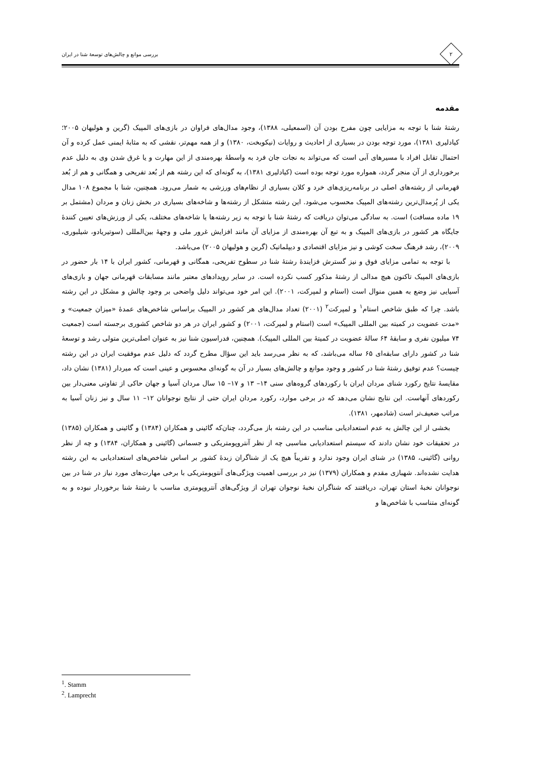۲
بررسی موانع و چالش‌های توسعهٔ شنا در ایران
مقدمه
رشتهٔ شنا با توجه به مزایایی چون مفرح بودن آن (اسمعیلی، ۱۳۸۸)، وجود مدال‌های فراوان در بازی‌های المپیک (گرین و هولیهان ۲۰۰۵؛ کیادلیری ۱۳۸۱)، مورد توجه بودن در بسیاری از احادیث و روایات (نیکوبخت، ۱۳۸۰) و از همه مهم‌تر، نقشی که به مثابهٔ ایمنی عمل کرده و آن احتمال تقابل افراد با مسیرهای آبی است که می‌تواند به نجات جان فرد به واسطهٔ بهره‌مندی از این مهارت و یا غرق شدن وی به دلیل عدم برخورداری از آن منجر گردد، همواره مورد توجه بوده است (کیادلیری ۱۳۸۱)، به گونه‌ای که این رشته هم از بُعد تفریحی و همگانی و هم از بُعد قهرمانی از رشته‌های اصلی در برنامه‌ریزی‌های خرد و کلان بسیاری از نظام‌های ورزشی به شمار می‌رود. همچنین، شنا با مجموع ۱۰۸ مدال یکی از پُرمدال‌ترین رشته‌های المپیک محسوب می‌شود. این رشته متشکل از رشته‌ها و شاخه‌های بسیاری در بخش زنان و مردان (مشتمل بر ۱۹ ماده مسافت) است. به سادگی می‌توان دریافت که رشتهٔ شنا با توجه به زیر رشته‌ها یا شاخه‌های مختلف، یکی از ورزش‌های تعیین کنندهٔ جایگاه هر کشور در بازی‌های المپیک و به تبع آن بهره‌مندی از مزایای آن مانند افزایش غرور ملی و وجههٔ بین‌المللی (سوتیریادو، شیلبوری، ۲۰۰۹)، رشد فرهنگ سخت کوشی و نیز مزایای اقتصادی و دیپلماتیک (گرین و هولیهان ۲۰۰۵) می‌باشد.
با توجه به تمامی مزایای فوق و نیز گسترش فزایندهٔ رشتهٔ شنا در سطوح تفریحی، همگانی و قهرمانی، کشور ایران با ۱۴ بار حضور در بازی‌های المپیک تاکنون هیچ مدالی از رشتهٔ مذکور کسب نکرده است. در سایر رویدادهای معتبر مانند مسابقات قهرمانی جهان و بازی‌های آسیایی نیز وضع به همین منوال است (استام و لمپرکت، ۲۰۰۱). این امر خود می‌تواند دلیل واضحی بر وجود چالش و مشکل در این رشته باشد. چرا که طبق شاخص استام<sup>۱</sup> و لمپرکت<sup>۲</sup> (۲۰۰۱) تعداد مدال‌های هر کشور در المپیک براساس شاخص‌های عمدهٔ «میزان جمعیت» و «مدت عضویت در کمیته بین المللی المپیک» است (استام و لمپرکت، ۲۰۰۱) و کشور ایران در هر دو شاخص کشوری برجسته است (جمعیت ۷۴ میلیون نفری و سابقهٔ ۶۴ سالهٔ عضویت در کمیتهٔ بین المللی المپیک). همچنین، فدراسیون شنا نیز به عنوان اصلی‌ترین متولی رشد و توسعهٔ شنا در کشور دارای سابقه‌ای ۶۵ ساله می‌باشد، که به نظر می‌رسد باید این سؤال مطرح گردد که دلیل عدم موفقیت ایران در این رشته چیست؟ عدم توفیق رشتهٔ شنا در کشور و وجود موانع و چالش‌های بسیار در آن به گونه‌ای محسوس و عینی است که میردار (۱۳۸۱) نشان داد، مقایسهٔ نتایج رکورد شنای مردان ایران با رکوردهای گروه‌های سنی ۱۴– ۱۳ و ۱۷– ۱۵ سال مردان آسیا و جهان حاکی از تفاوتی معنی‌دار بین رکوردهای آنهاست. این نتایج نشان می‌دهد که در برخی موارد، رکورد مردان ایران حتی از نتایج نوجوانان ۱۲– ۱۱ سال و نیز زنان آسیا به مراتب ضعیف‌تر است (شادمهر، ۱۳۸۱).
بخشی از این چالش به عدم استعدادیابی مناسب در این رشته باز می‌گردد، چنان‌که گائینی و همکاران (۱۳۸۴) و گائینی و همکاران (۱۳۸۵) در تحقیقات خود نشان دادند که سیستم استعدادیابی مناسبی چه از نظر آنتروپومتریکی و جسمانی (گائینی و همکاران، ۱۳۸۴) و چه از نظر روانی (گائینی، ۱۳۸۵) در شنای ایران وجود ندارد و تقریباً هیچ یک از شناگران زبدهٔ کشور بر اساس شاخص‌های استعدادیابی به این رشته هدایت نشده‌اند. شهبازی مقدم و همکاران (۱۳۷۹) نیز در بررسی اهمیت ویژگی‌های آنتوپومتریکی با برخی مهارت‌های مورد نیاز در شنا در بین نوجوانان نخبهٔ استان تهران، دریافتند که شناگران نخبهٔ نوجوان تهران از ویژگی‌های آنتروپومتری مناسب با رشتهٔ شنا برخوردار نبوده و به گونه‌ای متناسب با شاخص‌ها و
<sup>1</sup>. Stamm
<sup>2</sup>. Lamprecht